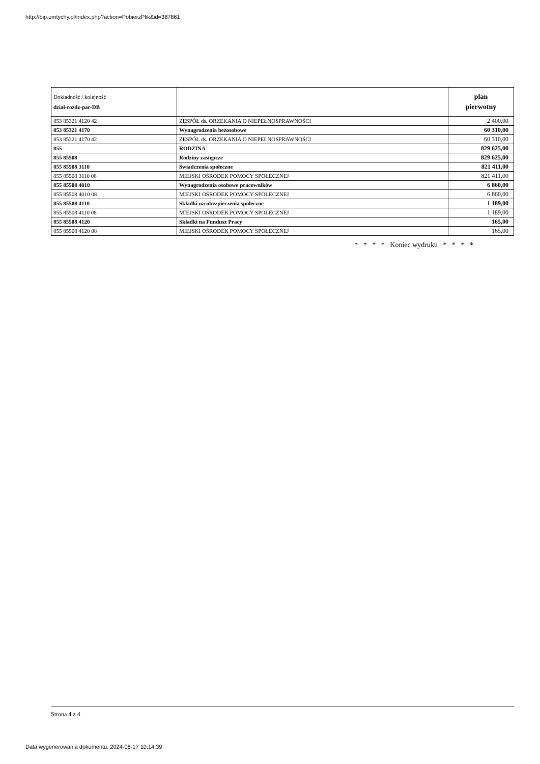http://bip.umtychy.pl/index.php?action=PobierzPlik&id=387861
| Dokładność / kolejność dział-rozdz-par-DB | | plan pierwotny |
| --- | --- | --- |
| 853 85321 4120 42 | ZESPÓŁ ds. ORZEKANIA O NIEPEŁNOSPRAWNOŚCI | 2 400,00 |
| 853 85321 4170 | Wynagrodzenia bezosobowe | 60 310,00 |
| 853 85321 4170 42 | ZESPÓŁ ds. ORZEKANIA O NIEPEŁNOSPRAWNOŚCI | 60 310,00 |
| 855 | RODZINA | 829 625,00 |
| 855 85508 | Rodziny zastępcze | 829 625,00 |
| 855 85508 3110 | Świadczenia społeczne | 821 411,00 |
| 855 85508 3110 08 | MIEJSKI OŚRODEK POMOCY SPOŁECZNEJ | 821 411,00 |
| 855 85508 4010 | Wynagrodzenia osobowe pracowników | 6 860,00 |
| 855 85508 4010 08 | MIEJSKI OŚRODEK POMOCY SPOŁECZNEJ | 6 860,00 |
| 855 85508 4110 | Składki na ubezpieczenia społeczne | 1 189,00 |
| 855 85508 4110 08 | MIEJSKI OŚRODEK POMOCY SPOŁECZNEJ | 1 189,00 |
| 855 85508 4120 | Składki na Fundusz Pracy | 165,00 |
| 855 85508 4120 08 | MIEJSKI OŚRODEK POMOCY SPOŁECZNEJ | 165,00 |
* * * * Koniec wydruku * * * *
Strona 4 z 4
Data wygenerowania dokumentu: 2024-08-17 10:14:39